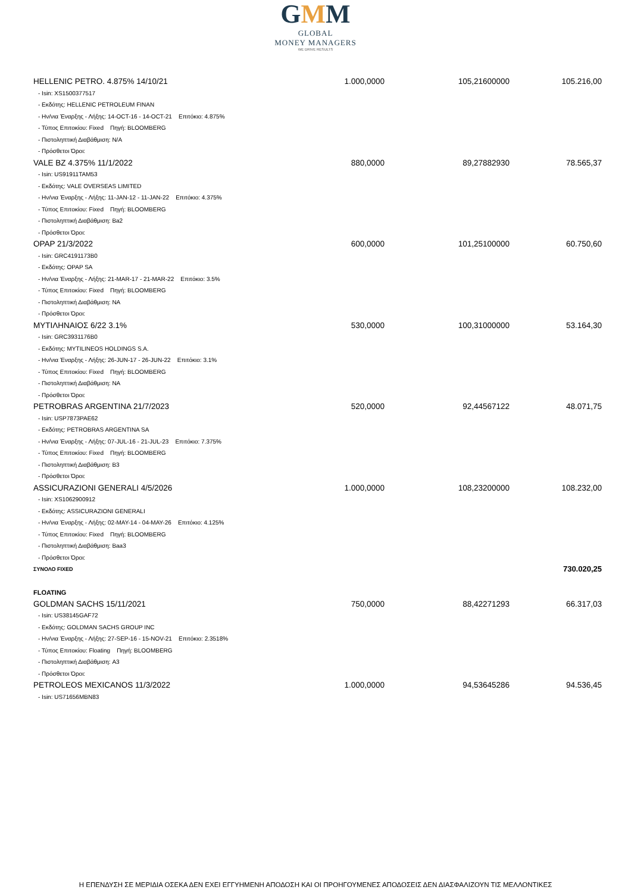GMM
GLOBAL
MONEY MANAGERS
WE DRIVE RESULTS
| HELLENIC PETRO. 4.875% 14/10/21 | 1.000,0000 | 105,21600000 | 105.216,00 |
| - Isin: XS1500377517 | | | |
| - Εκδότης: HELLENIC PETROLEUM FINAN | | | |
| - Ην/νια Έναρξης - Λήξης: 14-OCT-16 - 14-OCT-21 Επιτόκιο: 4.875% | | | |
| - Τύπος Επιτοκίου: Fixed Πηγή: BLOOMBERG | | | |
| - Πιστοληπτική Διαβάθμιση: N/A | | | |
| - Πρόσθετοι Όροι: | | | |
| VALE BZ 4.375% 11/1/2022 | 880,0000 | 89,27882930 | 78.565,37 |
| - Isin: US91911TAM53 | | | |
| - Εκδότης: VALE OVERSEAS LIMITED | | | |
| - Ην/νια Έναρξης - Λήξης: 11-JAN-12 - 11-JAN-22 Επιτόκιο: 4.375% | | | |
| - Τύπος Επιτοκίου: Fixed Πηγή: BLOOMBERG | | | |
| - Πιστοληπτική Διαβάθμιση: Ba2 | | | |
| - Πρόσθετοι Όροι: | | | |
| OPAP 21/3/2022 | 600,0000 | 101,25100000 | 60.750,60 |
| - Isin: GRC4191173B0 | | | |
| - Εκδότης: OPAP SA | | | |
| - Ην/νια Έναρξης - Λήξης: 21-MAR-17 - 21-MAR-22 Επιτόκιο: 3.5% | | | |
| - Τύπος Επιτοκίου: Fixed Πηγή: BLOOMBERG | | | |
| - Πιστοληπτική Διαβάθμιση: NA | | | |
| - Πρόσθετοι Όροι: | | | |
| ΜΥΤΙΛΗΝΑΙΟΣ 6/22 3.1% | 530,0000 | 100,31000000 | 53.164,30 |
| - Isin: GRC3931176B0 | | | |
| - Εκδότης: MYTILINEOS HOLDINGS S.A. | | | |
| - Ην/νια Έναρξης - Λήξης: 26-JUN-17 - 26-JUN-22 Επιτόκιο: 3.1% | | | |
| - Τύπος Επιτοκίου: Fixed Πηγή: BLOOMBERG | | | |
| - Πιστοληπτική Διαβάθμιση: NA | | | |
| - Πρόσθετοι Όροι: | | | |
| PETROBRAS ARGENTINA 21/7/2023 | 520,0000 | 92,44567122 | 48.071,75 |
| - Isin: USP7873PAE62 | | | |
| - Εκδότης: PETROBRAS ARGENTINA SA | | | |
| - Ην/νια Έναρξης - Λήξης: 07-JUL-16 - 21-JUL-23 Επιτόκιο: 7.375% | | | |
| - Τύπος Επιτοκίου: Fixed Πηγή: BLOOMBERG | | | |
| - Πιστοληπτική Διαβάθμιση: B3 | | | |
| - Πρόσθετοι Όροι: | | | |
| ASSICURAZIONI GENERALI 4/5/2026 | 1.000,0000 | 108,23200000 | 108.232,00 |
| - Isin: XS1062900912 | | | |
| - Εκδότης: ASSICURAZIONI GENERALI | | | |
| - Ην/νια Έναρξης - Λήξης: 02-MAY-14 - 04-MAY-26 Επιτόκιο: 4.125% | | | |
| - Τύπος Επιτοκίου: Fixed Πηγή: BLOOMBERG | | | |
| - Πιστοληπτική Διαβάθμιση: Baa3 | | | |
| - Πρόσθετοι Όροι: | | | |
| ΣΥΝΟΛΟ FIXED | | | 730.020,25 |
| FLOATING | | | |
| GOLDMAN SACHS 15/11/2021 | 750,0000 | 88,42271293 | 66.317,03 |
| - Isin: US38145GAF72 | | | |
| - Εκδότης: GOLDMAN SACHS GROUP INC | | | |
| - Ην/νια Έναρξης - Λήξης: 27-SEP-16 - 15-NOV-21 Επιτόκιο: 2.3518% | | | |
| - Τύπος Επιτοκίου: Floating Πηγή: BLOOMBERG | | | |
| - Πιστοληπτική Διαβάθμιση: A3 | | | |
| - Πρόσθετοι Όροι: | | | |
| PETROLEOS MEXICANOS 11/3/2022 | 1.000,0000 | 94,53645286 | 94.536,45 |
| - Isin: US71656MBN83 | | | |
Η ΕΠΕΝΔΥΣΗ ΣΕ ΜΕΡΙΔΙΑ ΟΣΕΚΑ ΔΕΝ ΕΧΕΙ ΕΓΓΥΗΜΕΝΗ ΑΠΟΔΟΣΗ ΚΑΙ ΟΙ ΠΡΟΗΓΟΥΜΕΝΕΣ ΑΠΟΔΟΣΕΙΣ ΔΕΝ ΔΙΑΣΦΑΛΙΖΟΥΝ ΤΙΣ ΜΕΛΛΟΝΤΙΚΕΣ